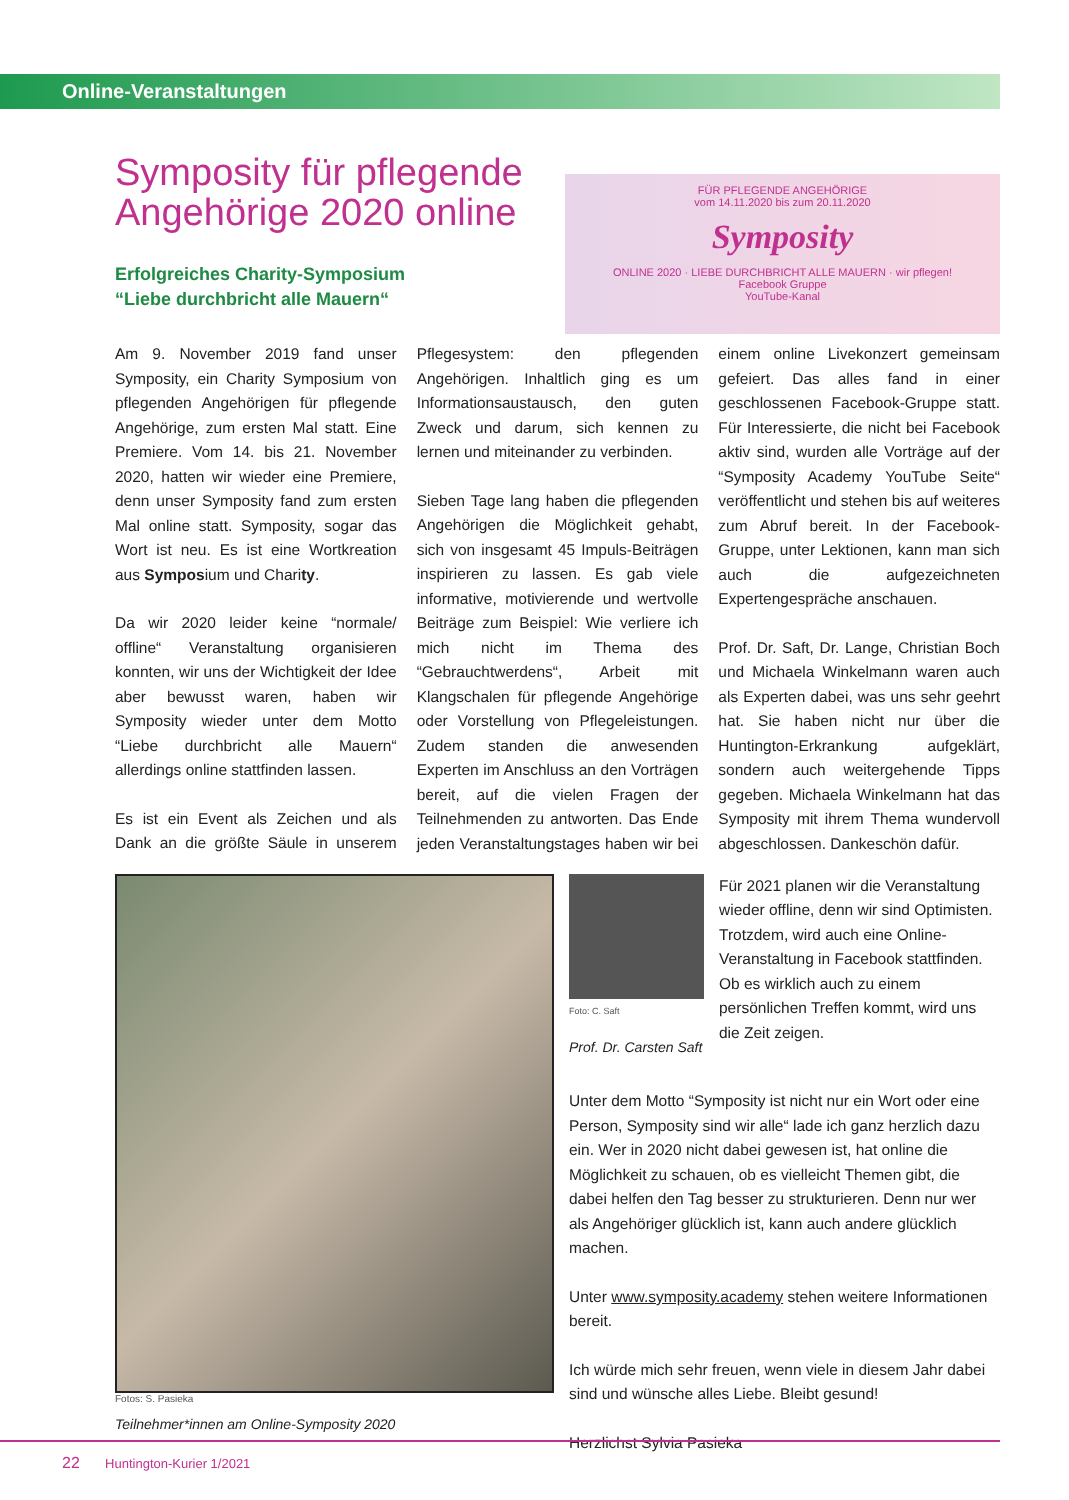Online-Veranstaltungen
FÜR PFLEGENDE ANGEHÖRIGE
vom 14.11.2020 bis zum 20.11.2020
Symposity
ONLINE 2020 · LIEBE DURCHBRICHT ALLE MAUERN · wir pflegen!
Facebook Gruppe
YouTube-Kanal
Symposity für pflegende Angehörige 2020 online
Erfolgreiches Charity-Symposium
“Liebe durchbricht alle Mauern“
Am 9. November 2019 fand unser Symposity, ein Charity Symposium von pflegenden Angehörigen für pflegende Angehörige, zum ersten Mal statt. Eine Premiere. Vom 14. bis 21. November 2020, hatten wir wieder eine Premiere, denn unser Symposity fand zum ersten Mal online statt. Symposity, sogar das Wort ist neu. Es ist eine Wortkreation aus Symposium und Charity.
Da wir 2020 leider keine “normale/ offline“ Veranstaltung organisieren konnten, wir uns der Wichtigkeit der Idee aber bewusst waren, haben wir Symposity wieder unter dem Motto “Liebe durchbricht alle Mauern“ allerdings online stattfinden lassen.
Es ist ein Event als Zeichen und als Dank an die größte Säule in unserem Pflegesystem: den pflegenden Angehörigen. Inhaltlich ging es um Informationsaustausch, den guten Zweck und darum, sich kennen zu lernen und miteinander zu verbinden.
Sieben Tage lang haben die pflegenden Angehörigen die Möglichkeit gehabt, sich von insgesamt 45 Impuls-Beiträgen inspirieren zu lassen. Es gab viele informative, motivierende und wertvolle Beiträge zum Beispiel: Wie verliere ich mich nicht im Thema des “Gebrauchtwerdens“, Arbeit mit Klangschalen für pflegende Angehörige oder Vorstellung von Pflegeleistungen. Zudem standen die anwesenden Experten im Anschluss an den Vorträgen bereit, auf die vielen Fragen der Teilnehmenden zu antworten. Das Ende jeden Veranstaltungstages haben wir bei einem online Livekonzert gemeinsam gefeiert. Das alles fand in einer geschlossenen Facebook-Gruppe statt. Für Interessierte, die nicht bei Facebook aktiv sind, wurden alle Vorträge auf der “Symposity Academy YouTube Seite“ veröffentlicht und stehen bis auf weiteres zum Abruf bereit. In der Facebook-Gruppe, unter Lektionen, kann man sich auch die aufgezeichneten Expertengespräche anschauen.
Prof. Dr. Saft, Dr. Lange, Christian Boch und Michaela Winkelmann waren auch als Experten dabei, was uns sehr geehrt hat. Sie haben nicht nur über die Huntington-Erkrankung aufgeklärt, sondern auch weitergehende Tipps gegeben. Michaela Winkelmann hat das Symposity mit ihrem Thema wundervoll abgeschlossen. Dankeschön dafür.
Fotos: S. Pasieka
Teilnehmer*innen am Online-Symposity 2020
Foto: C. Saft
Prof. Dr. Carsten Saft
Für 2021 planen wir die Veranstaltung wieder offline, denn wir sind Optimisten. Trotzdem, wird auch eine Online-Veranstaltung in Facebook stattfinden. Ob es wirklich auch zu einem persönlichen Treffen kommt, wird uns die Zeit zeigen.
Unter dem Motto “Symposity ist nicht nur ein Wort oder eine Person, Symposity sind wir alle“ lade ich ganz herzlich dazu ein. Wer in 2020 nicht dabei gewesen ist, hat online die Möglichkeit zu schauen, ob es vielleicht Themen gibt, die dabei helfen den Tag besser zu strukturieren. Denn nur wer als Angehöriger glücklich ist, kann auch andere glücklich machen.
Unter www.symposity.academy stehen weitere Informationen bereit.
Ich würde mich sehr freuen, wenn viele in diesem Jahr dabei sind und wünsche alles Liebe. Bleibt gesund!
Herzlichst Sylvia Pasieka
22 Huntington-Kurier 1/2021